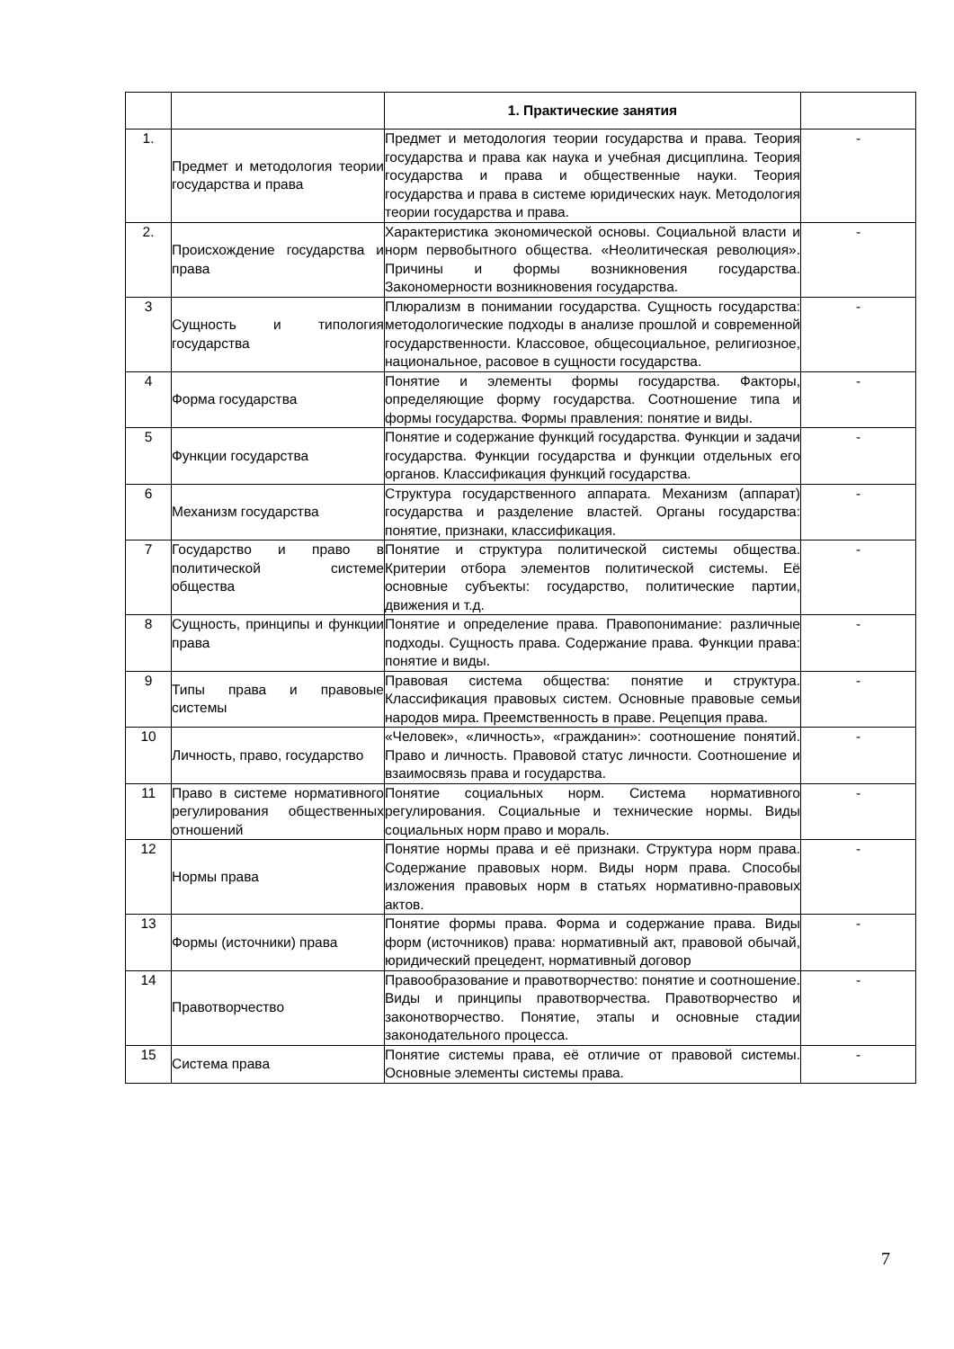| | | 1. Практические занятия | |
| 1. | Предмет и методология теории государства и права | Предмет и методология теории государства и права. Теория государства и права как наука и учебная дисциплина. Теория государства и права и общественные науки. Теория государства и права в системе юридических наук. Методология теории государства и права. | - |
| 2. | Происхождение государства и права | Характеристика экономической основы. Социальной власти и норм первобытного общества. «Неолитическая революция». Причины и формы возникновения государства. Закономерности возникновения государства. | - |
| 3 | Сущность и типология государства | Плюрализм в понимании государства. Сущность государства: методологические подходы в анализе прошлой и современной государственности. Классовое, общесоциальное, религиозное, национальное, расовое в сущности государства. | - |
| 4 | Форма государства | Понятие и элементы формы государства. Факторы, определяющие форму государства. Соотношение типа и формы государства. Формы правления: понятие и виды. | - |
| 5 | Функции государства | Понятие и содержание функций государства. Функции и задачи государства. Функции государства и функции отдельных его органов. Классификация функций государства. | - |
| 6 | Механизм государства | Структура государственного аппарата. Механизм (аппарат) государства и разделение властей. Органы государства: понятие, признаки, классификация. | - |
| 7 | Государство и право в политической системе общества | Понятие и структура политической системы общества. Критерии отбора элементов политической системы. Её основные субъекты: государство, политические партии, движения и т.д. | - |
| 8 | Сущность, принципы и функции права | Понятие и определение права. Правопонимание: различные подходы. Сущность права. Содержание права. Функции права: понятие и виды. | - |
| 9 | Типы права и правовые системы | Правовая система общества: понятие и структура. Классификация правовых систем. Основные правовые семьи народов мира. Преемственность в праве. Рецепция права. | - |
| 10 | Личность, право, государство | «Человек», «личность», «гражданин»: соотношение понятий. Право и личность. Правовой статус личности. Соотношение и взаимосвязь права и государства. | - |
| 11 | Право в системе нормативного регулирования общественных отношений | Понятие социальных норм. Система нормативного регулирования. Социальные и технические нормы. Виды социальных норм право и мораль. | - |
| 12 | Нормы права | Понятие нормы права и её признаки. Структура норм права. Содержание правовых норм. Виды норм права. Способы изложения правовых норм в статьях нормативно-правовых актов. | - |
| 13 | Формы (источники) права | Понятие формы права. Форма и содержание права. Виды форм (источников) права: нормативный акт, правовой обычай, юридический прецедент, нормативный договор | - |
| 14 | Правотворчество | Правообразование и правотворчество: понятие и соотношение. Виды и принципы правотворчества. Правотворчество и законотворчество. Понятие, этапы и основные стадии законодательного процесса. | - |
| 15 | Система права | Понятие системы права, её отличие от правовой системы. Основные элементы системы права. | - |
7